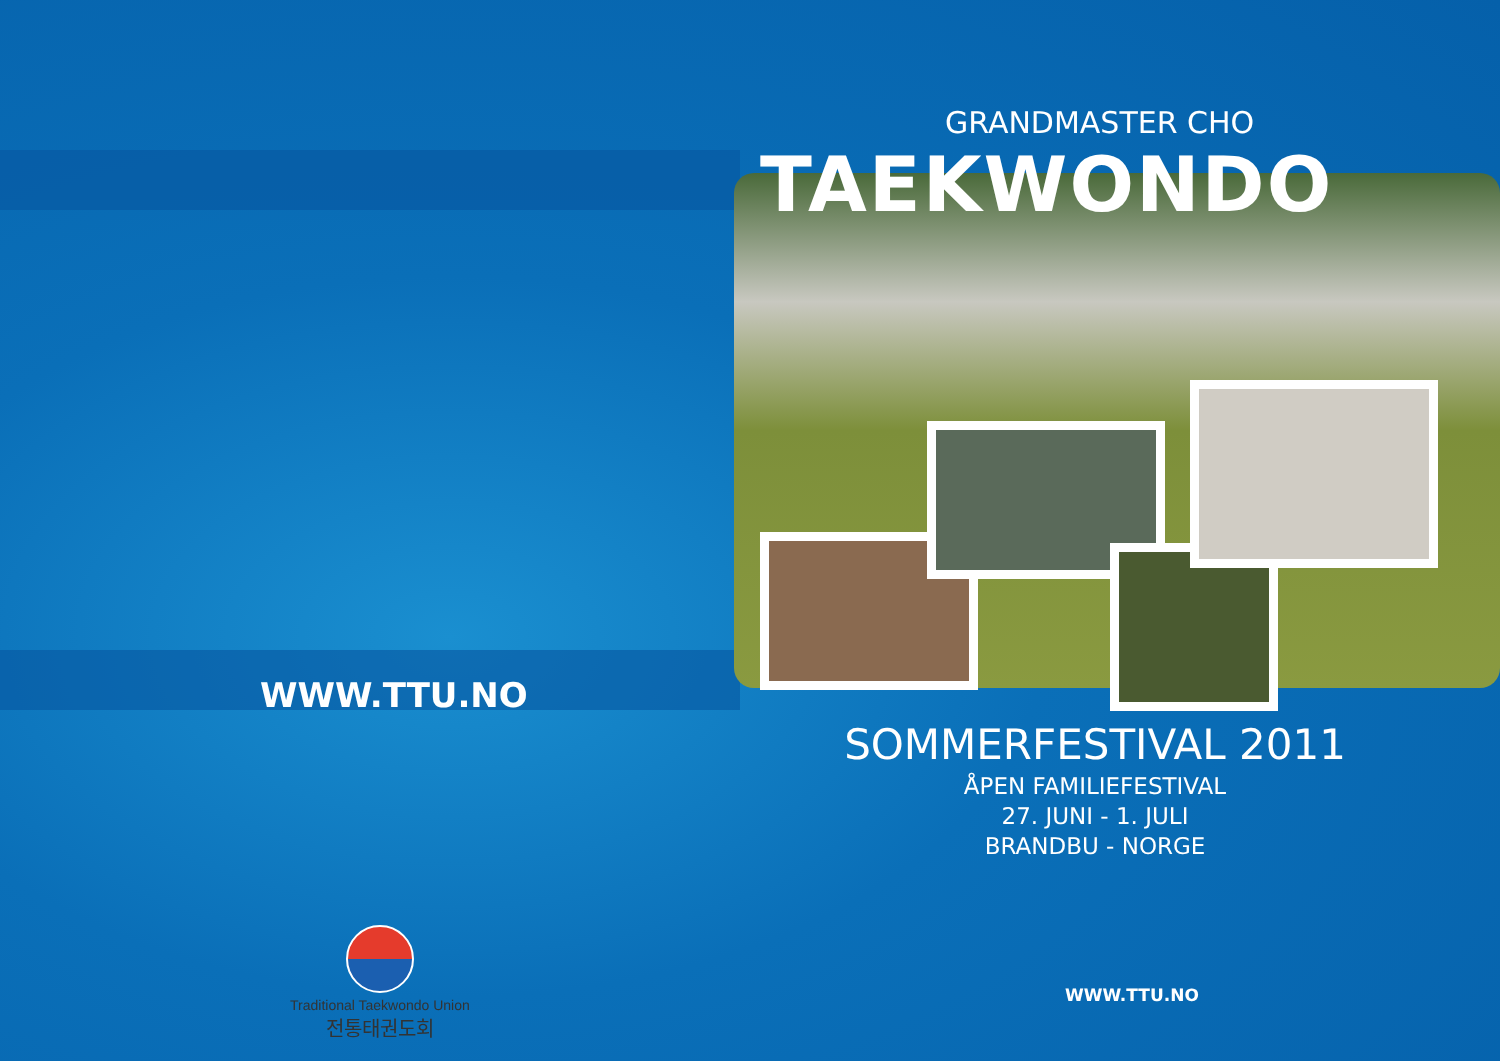WWW.TTU.NO
Traditional Taekwondo Union
전통태권도회
GRANDMASTER CHO
TAEKWONDO
SOMMERFESTIVAL 2011
ÅPEN FAMILIEFESTIVAL
27. JUNI - 1. JULI
BRANDBU - NORGE
WWW.TTU.NO